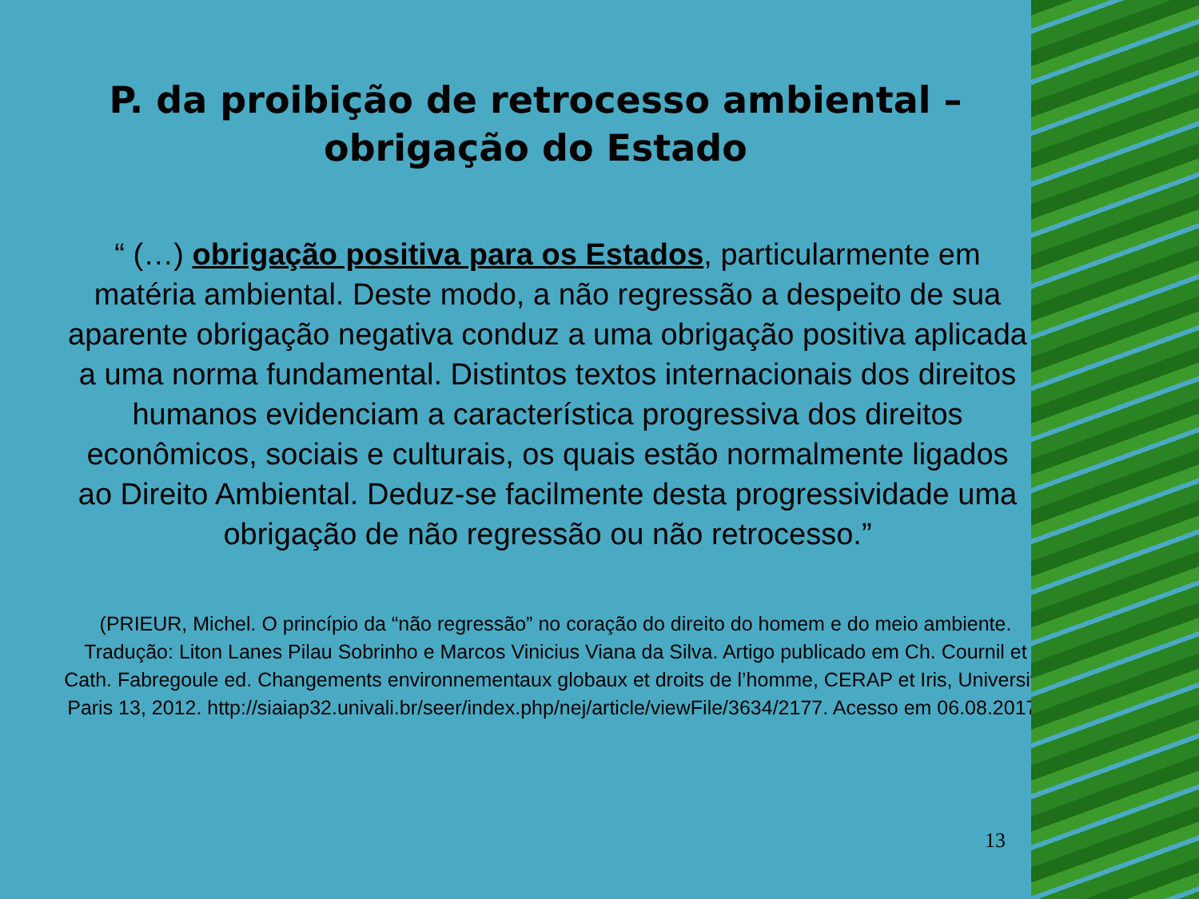P. da proibição de retrocesso ambiental –
obrigação do Estado
“ (…) obrigação positiva para os Estados, particularmente em matéria ambiental. Deste modo, a não regressão a despeito de sua aparente obrigação negativa conduz a uma obrigação positiva aplicada a uma norma fundamental. Distintos textos internacionais dos direitos humanos evidenciam a característica progressiva dos direitos econômicos, sociais e culturais, os quais estão normalmente ligados ao Direito Ambiental. Deduz-se facilmente desta progressividade uma obrigação de não regressão ou não retrocesso.”
(PRIEUR, Michel. O princípio da “não regressão” no coração do direito do homem e do meio ambiente. Tradução: Liton Lanes Pilau Sobrinho e Marcos Vinicius Viana da Silva. Artigo publicado em Ch. Cournil et Cath. Fabregoule ed. Changements environnementaux globaux et droits de l’homme, CERAP et Iris, Université Paris 13, 2012. http://siaiap32.univali.br/seer/index.php/nej/article/viewFile/3634/2177. Acesso em 06.08.2017)
13